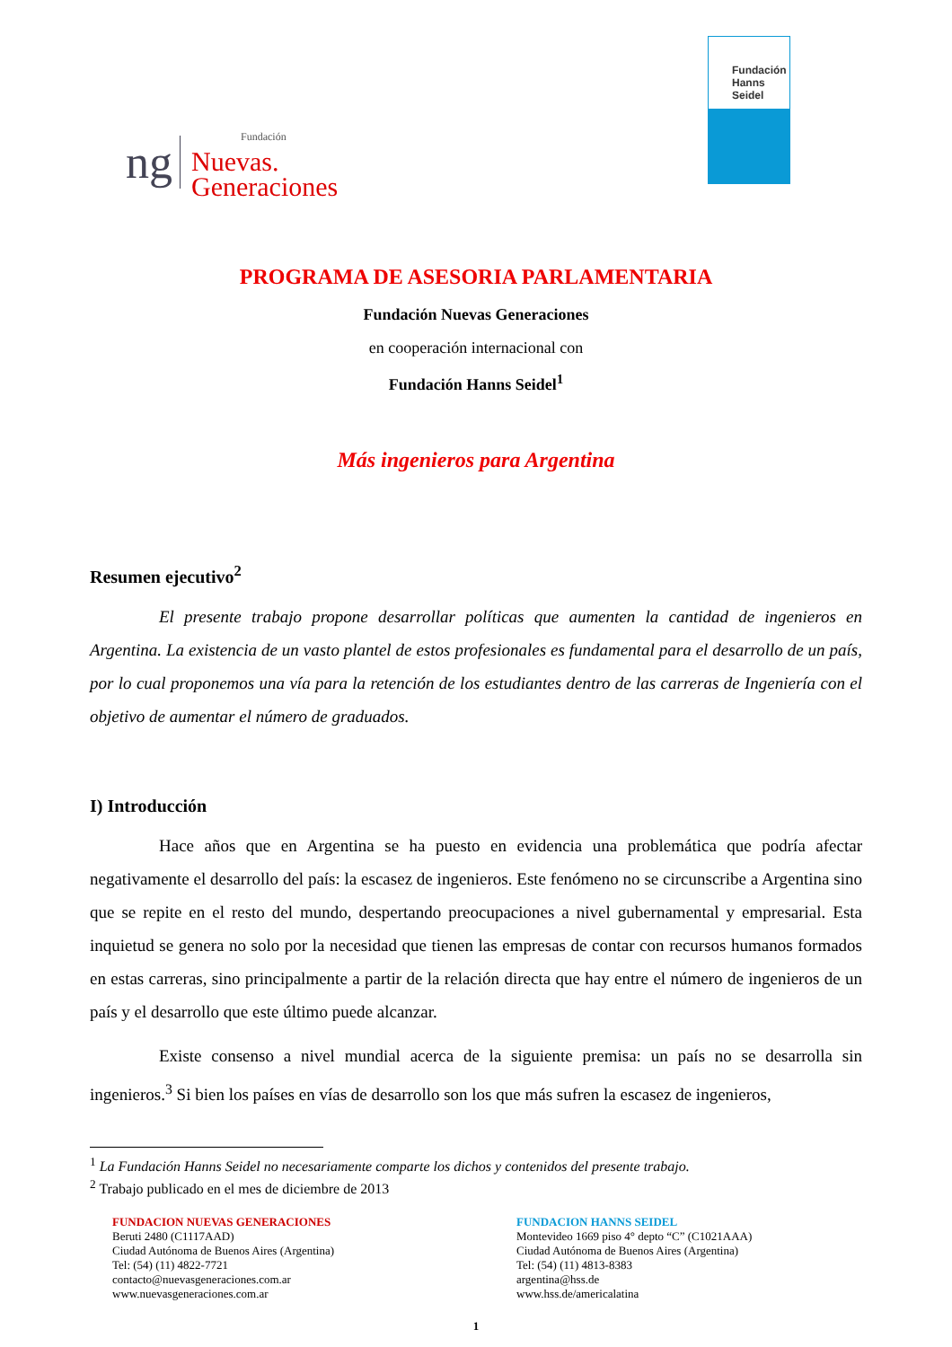ng
Fundación
Nuevas.
Generaciones
Fundación
Hanns
Seidel
PROGRAMA DE ASESORIA PARLAMENTARIA
Fundación Nuevas Generaciones
en cooperación internacional con
Fundación Hanns Seidel<sup>1</sup>
Más ingenieros para Argentina
Resumen ejecutivo<sup>2</sup>
El presente trabajo propone desarrollar políticas que aumenten la cantidad de ingenieros en Argentina. La existencia de un vasto plantel de estos profesionales es fundamental para el desarrollo de un país, por lo cual proponemos una vía para la retención de los estudiantes dentro de las carreras de Ingeniería con el objetivo de aumentar el número de graduados.
I) Introducción
Hace años que en Argentina se ha puesto en evidencia una problemática que podría afectar negativamente el desarrollo del país: la escasez de ingenieros. Este fenómeno no se circunscribe a Argentina sino que se repite en el resto del mundo, despertando preocupaciones a nivel gubernamental y empresarial. Esta inquietud se genera no solo por la necesidad que tienen las empresas de contar con recursos humanos formados en estas carreras, sino principalmente a partir de la relación directa que hay entre el número de ingenieros de un país y el desarrollo que este último puede alcanzar.
Existe consenso a nivel mundial acerca de la siguiente premisa: un país no se desarrolla sin ingenieros.<sup>3</sup> Si bien los países en vías de desarrollo son los que más sufren la escasez de ingenieros,
<sup>1</sup> La Fundación Hanns Seidel no necesariamente comparte los dichos y contenidos del presente trabajo.
<sup>2</sup> Trabajo publicado en el mes de diciembre de 2013
FUNDACION NUEVAS GENERACIONES
Beruti 2480 (C1117AAD)
Ciudad Autónoma de Buenos Aires (Argentina)
Tel: (54) (11) 4822-7721
contacto@nuevasgeneraciones.com.ar
www.nuevasgeneraciones.com.ar
FUNDACION HANNS SEIDEL
Montevideo 1669 piso 4° depto “C” (C1021AAA)
Ciudad Autónoma de Buenos Aires (Argentina)
Tel: (54) (11) 4813-8383
argentina@hss.de
www.hss.de/americalatina
1